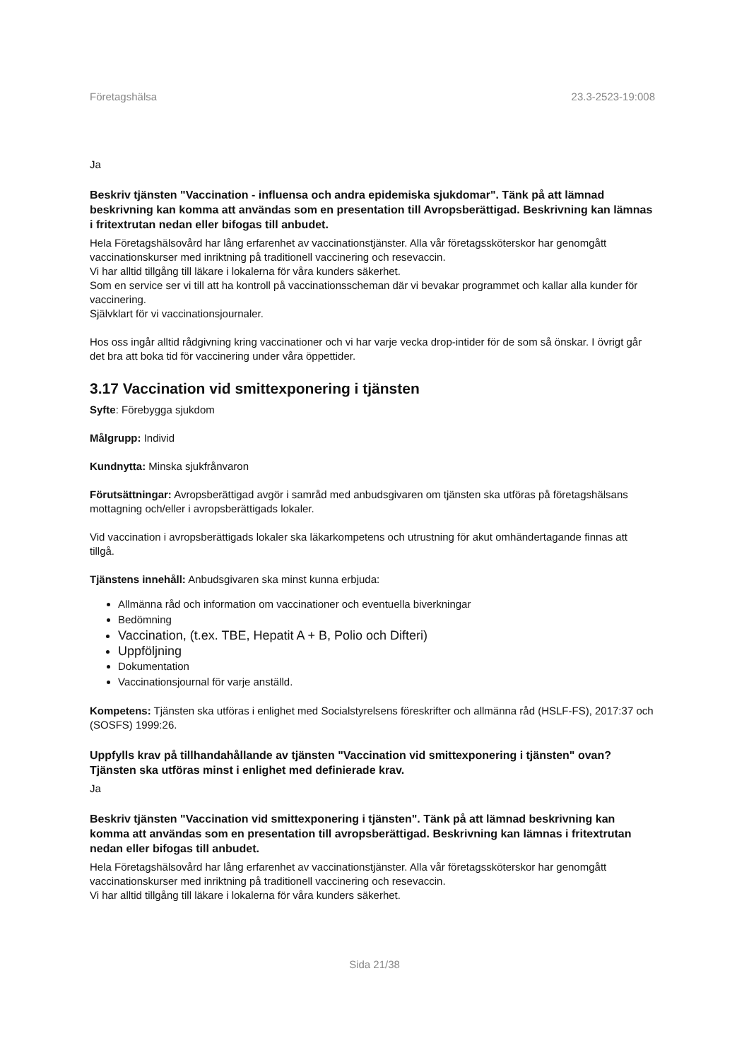Företagshälsa 23.3-2523-19:008
Ja
Beskriv tjänsten "Vaccination - influensa och andra epidemiska sjukdomar". Tänk på att lämnad beskrivning kan komma att användas som en presentation till Avropsberättigad. Beskrivning kan lämnas i fritextrutan nedan eller bifogas till anbudet.
Hela Företagshälsovård har lång erfarenhet av vaccinationstjänster. Alla vår företagssköterskor har genomgått vaccinationskurser med inriktning på traditionell vaccinering och resevaccin.
Vi har alltid tillgång till läkare i lokalerna för våra kunders säkerhet.
Som en service ser vi till att ha kontroll på vaccinationsscheman där vi bevakar programmet och kallar alla kunder för vaccinering.
Självklart för vi vaccinationsjournaler.
Hos oss ingår alltid rådgivning kring vaccinationer och vi har varje vecka drop-intider för de som så önskar. I övrigt går det bra att boka tid för vaccinering under våra öppettider.
3.17 Vaccination vid smittexponering i tjänsten
Syfte: Förebygga sjukdom
Målgrupp: Individ
Kundnytta: Minska sjukfrånvaron
Förutsättningar: Avropsberättigad avgör i samråd med anbudsgivaren om tjänsten ska utföras på företagshälsans mottagning och/eller i avropsberättigads lokaler.
Vid vaccination i avropsberättigads lokaler ska läkarkompetens och utrustning för akut omhändertagande finnas att tillgå.
Tjänstens innehåll: Anbudsgivaren ska minst kunna erbjuda:
Allmänna råd och information om vaccinationer och eventuella biverkningar
Bedömning
Vaccination, (t.ex. TBE, Hepatit A + B, Polio och Difteri)
Uppföljning
Dokumentation
Vaccinationsjournal för varje anställd.
Kompetens: Tjänsten ska utföras i enlighet med Socialstyrelsens föreskrifter och allmänna råd (HSLF-FS), 2017:37 och (SOSFS) 1999:26.
Uppfylls krav på tillhandahållande av tjänsten "Vaccination vid smittexponering i tjänsten" ovan? Tjänsten ska utföras minst i enlighet med definierade krav.
Ja
Beskriv tjänsten "Vaccination vid smittexponering i tjänsten". Tänk på att lämnad beskrivning kan komma att användas som en presentation till avropsberättigad. Beskrivning kan lämnas i fritextrutan nedan eller bifogas till anbudet.
Hela Företagshälsovård har lång erfarenhet av vaccinationstjänster. Alla vår företagssköterskor har genomgått vaccinationskurser med inriktning på traditionell vaccinering och resevaccin.
Vi har alltid tillgång till läkare i lokalerna för våra kunders säkerhet.
Sida 21/38